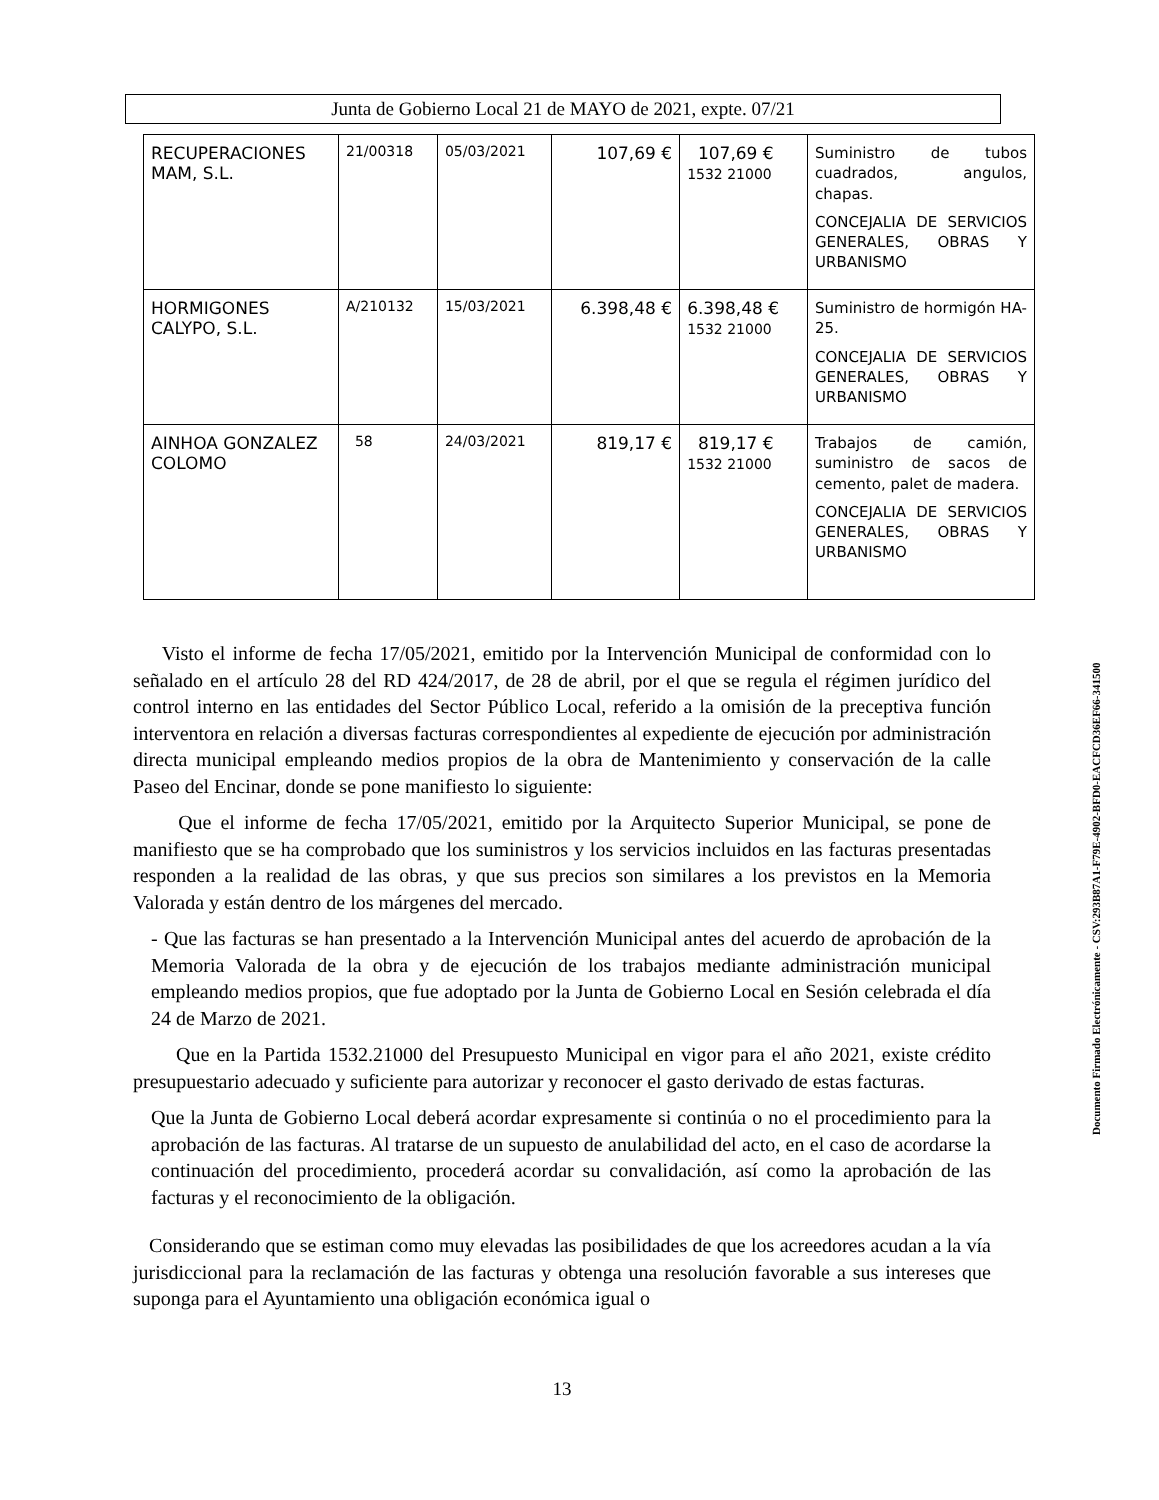Junta de Gobierno Local 21 de MAYO de 2021, expte. 07/21
| RECUPERACIONES MAM, S.L. | 21/00318 | 05/03/2021 | 107,69 € | 107,69 € 1532 21000 | Suministro de tubos cuadrados, angulos, chapas. CONCEJALIA DE SERVICIOS GENERALES, OBRAS Y URBANISMO |
| HORMIGONES CALYPO, S.L. | A/210132 | 15/03/2021 | 6.398,48 € | 6.398,48 € 1532 21000 | Suministro de hormigón HA-25. CONCEJALIA DE SERVICIOS GENERALES, OBRAS Y URBANISMO |
| AINHOA GONZALEZ COLOMO | 58 | 24/03/2021 | 819,17 € | 819,17 € 1532 21000 | Trabajos de camión, suministro de sacos de cemento, palet de madera. CONCEJALIA DE SERVICIOS GENERALES, OBRAS Y URBANISMO |
Visto el informe de fecha 17/05/2021, emitido por la Intervención Municipal de conformidad con lo señalado en el artículo 28 del RD 424/2017, de 28 de abril, por el que se regula el régimen jurídico del control interno en las entidades del Sector Público Local, referido a la omisión de la preceptiva función interventora en relación a diversas facturas correspondientes al expediente de ejecución por administración directa municipal empleando medios propios de la obra de Mantenimiento y conservación de la calle Paseo del Encinar, donde se pone manifiesto lo siguiente:
Que el informe de fecha 17/05/2021, emitido por la Arquitecto Superior Municipal, se pone de manifiesto que se ha comprobado que los suministros y los servicios incluidos en las facturas presentadas responden a la realidad de las obras, y que sus precios son similares a los previstos en la Memoria Valorada y están dentro de los márgenes del mercado.
- Que las facturas se han presentado a la Intervención Municipal antes del acuerdo de aprobación de la Memoria Valorada de la obra y de ejecución de los trabajos mediante administración municipal empleando medios propios, que fue adoptado por la Junta de Gobierno Local en Sesión celebrada el día 24 de Marzo de 2021.
Que en la Partida 1532.21000 del Presupuesto Municipal en vigor para el año 2021, existe crédito presupuestario adecuado y suficiente para autorizar y reconocer el gasto derivado de estas facturas.
Que la Junta de Gobierno Local deberá acordar expresamente si continúa o no el procedimiento para la aprobación de las facturas. Al tratarse de un supuesto de anulabilidad del acto, en el caso de acordarse la continuación del procedimiento, procederá acordar su convalidación, así como la aprobación de las facturas y el reconocimiento de la obligación.
Considerando que se estiman como muy elevadas las posibilidades de que los acreedores acudan a la vía jurisdiccional para la reclamación de las facturas y obtenga una resolución favorable a sus intereses que suponga para el Ayuntamiento una obligación económica igual o
13
Documento Firmado Electrónicamente - CSV:293B87A1-F79E-4902-BFD0-EACFCD36EF66-341500